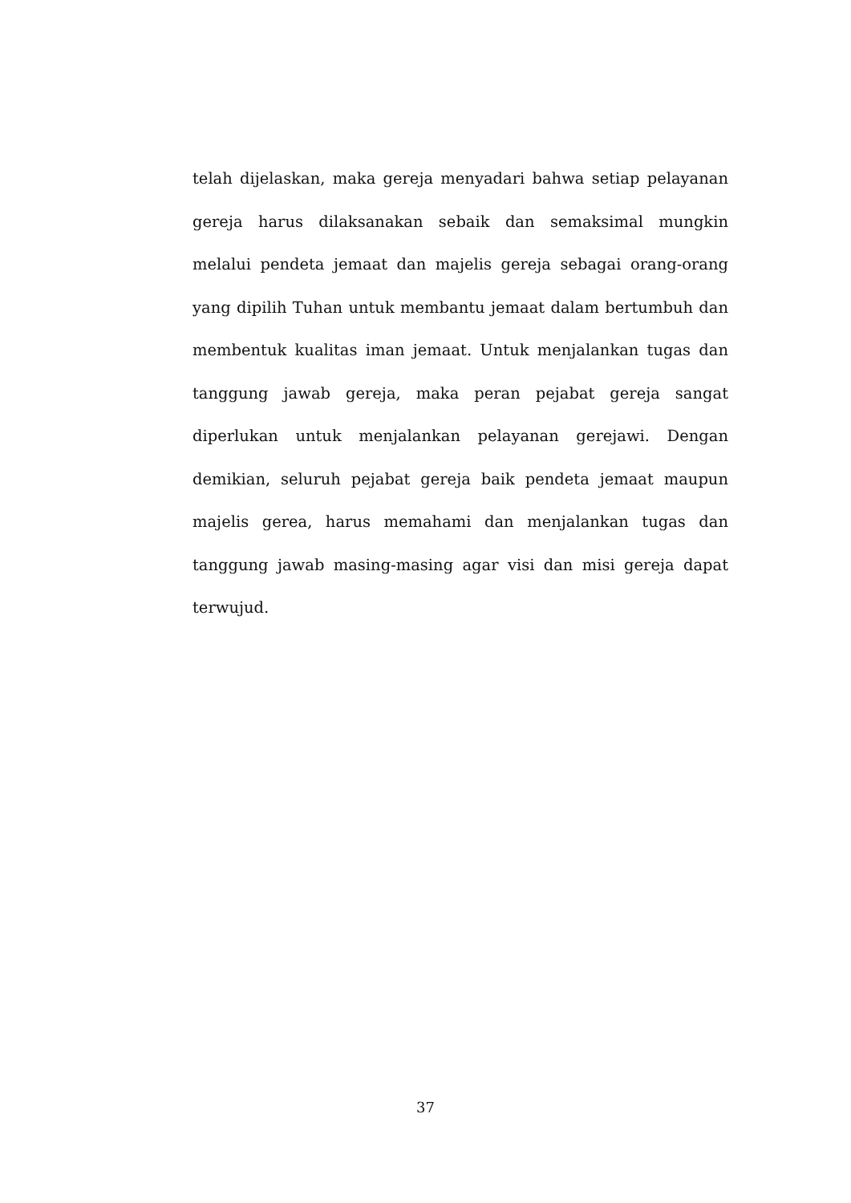telah dijelaskan, maka gereja menyadari bahwa setiap pelayanan gereja harus dilaksanakan sebaik dan semaksimal mungkin melalui pendeta jemaat dan majelis gereja sebagai orang-orang yang dipilih Tuhan untuk membantu jemaat dalam bertumbuh dan membentuk kualitas iman jemaat. Untuk menjalankan tugas dan tanggung jawab gereja, maka peran pejabat gereja sangat diperlukan untuk menjalankan pelayanan gerejawi. Dengan demikian, seluruh pejabat gereja baik pendeta jemaat maupun majelis gerea, harus memahami dan menjalankan tugas dan tanggung jawab masing-masing agar visi dan misi gereja dapat terwujud.
37